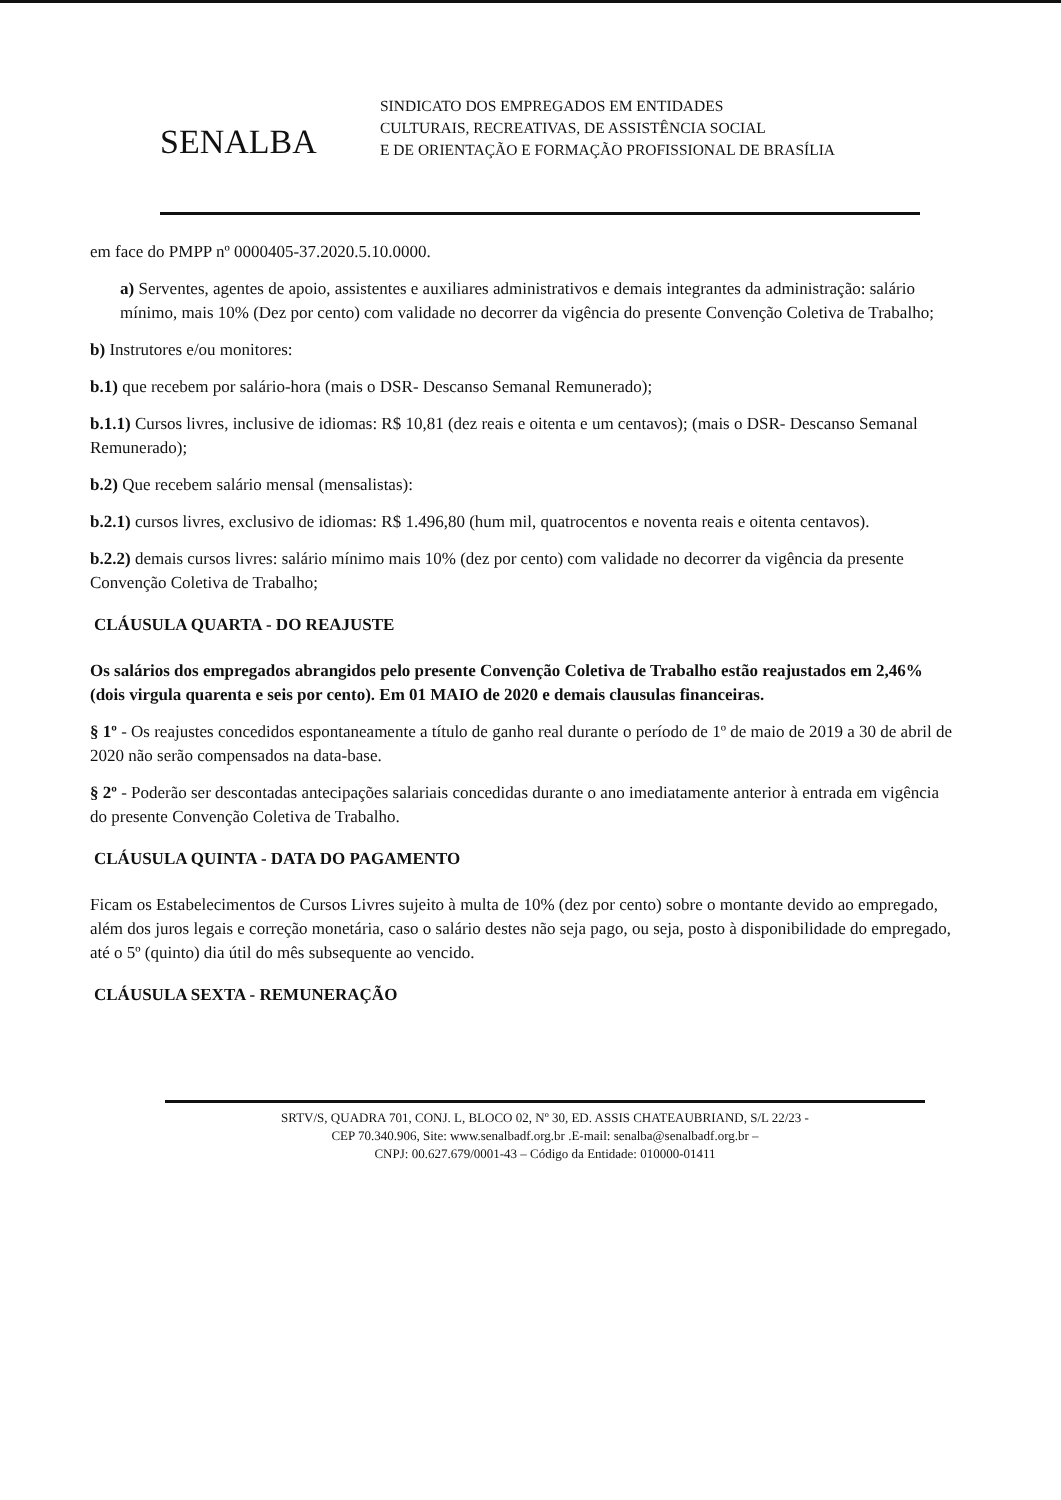SENALBA
SINDICATO DOS EMPREGADOS EM ENTIDADES
CULTURAIS, RECREATIVAS, DE ASSISTÊNCIA SOCIAL
E DE ORIENTAÇÃO E FORMAÇÃO PROFISSIONAL DE BRASÍLIA
em face do PMPP nº 0000405-37.2020.5.10.0000.
a) Serventes, agentes de apoio, assistentes e auxiliares administrativos e demais integrantes da administração: salário mínimo, mais 10% (Dez por cento) com validade no decorrer da vigência do presente Convenção Coletiva de Trabalho;
b) Instrutores e/ou monitores:
b.1) que recebem por salário-hora (mais o DSR- Descanso Semanal Remunerado);
b.1.1) Cursos livres, inclusive de idiomas: R$ 10,81 (dez reais e oitenta e um centavos); (mais o DSR- Descanso Semanal Remunerado);
b.2) Que recebem salário mensal (mensalistas):
b.2.1) cursos livres, exclusivo de idiomas: R$ 1.496,80 (hum mil, quatrocentos e noventa reais e oitenta centavos).
b.2.2) demais cursos livres: salário mínimo mais 10% (dez por cento) com validade no decorrer da vigência da presente Convenção Coletiva de Trabalho;
CLÁUSULA QUARTA - DO REAJUSTE
Os salários dos empregados abrangidos pelo presente Convenção Coletiva de Trabalho estão reajustados em 2,46% (dois virgula quarenta e seis por cento). Em 01 MAIO de 2020 e demais clausulas financeiras.
§ 1º - Os reajustes concedidos espontaneamente a título de ganho real durante o período de 1º de maio de 2019 a 30 de abril de 2020 não serão compensados na data-base.
§ 2º - Poderão ser descontadas antecipações salariais concedidas durante o ano imediatamente anterior à entrada em vigência do presente Convenção Coletiva de Trabalho.
CLÁUSULA QUINTA - DATA DO PAGAMENTO
Ficam os Estabelecimentos de Cursos Livres sujeito à multa de 10% (dez por cento) sobre o montante devido ao empregado, além dos juros legais e correção monetária, caso o salário destes não seja pago, ou seja, posto à disponibilidade do empregado, até o 5º (quinto) dia útil do mês subsequente ao vencido.
CLÁUSULA SEXTA - REMUNERAÇÃO
SRTV/S, QUADRA 701, CONJ. L, BLOCO 02, Nº 30, ED. ASSIS CHATEAUBRIAND, S/L 22/23 -
CEP 70.340.906, Site: www.senalbadf.org.br .E-mail: senalba@senalbadf.org.br –
CNPJ: 00.627.679/0001-43 – Código da Entidade: 010000-01411